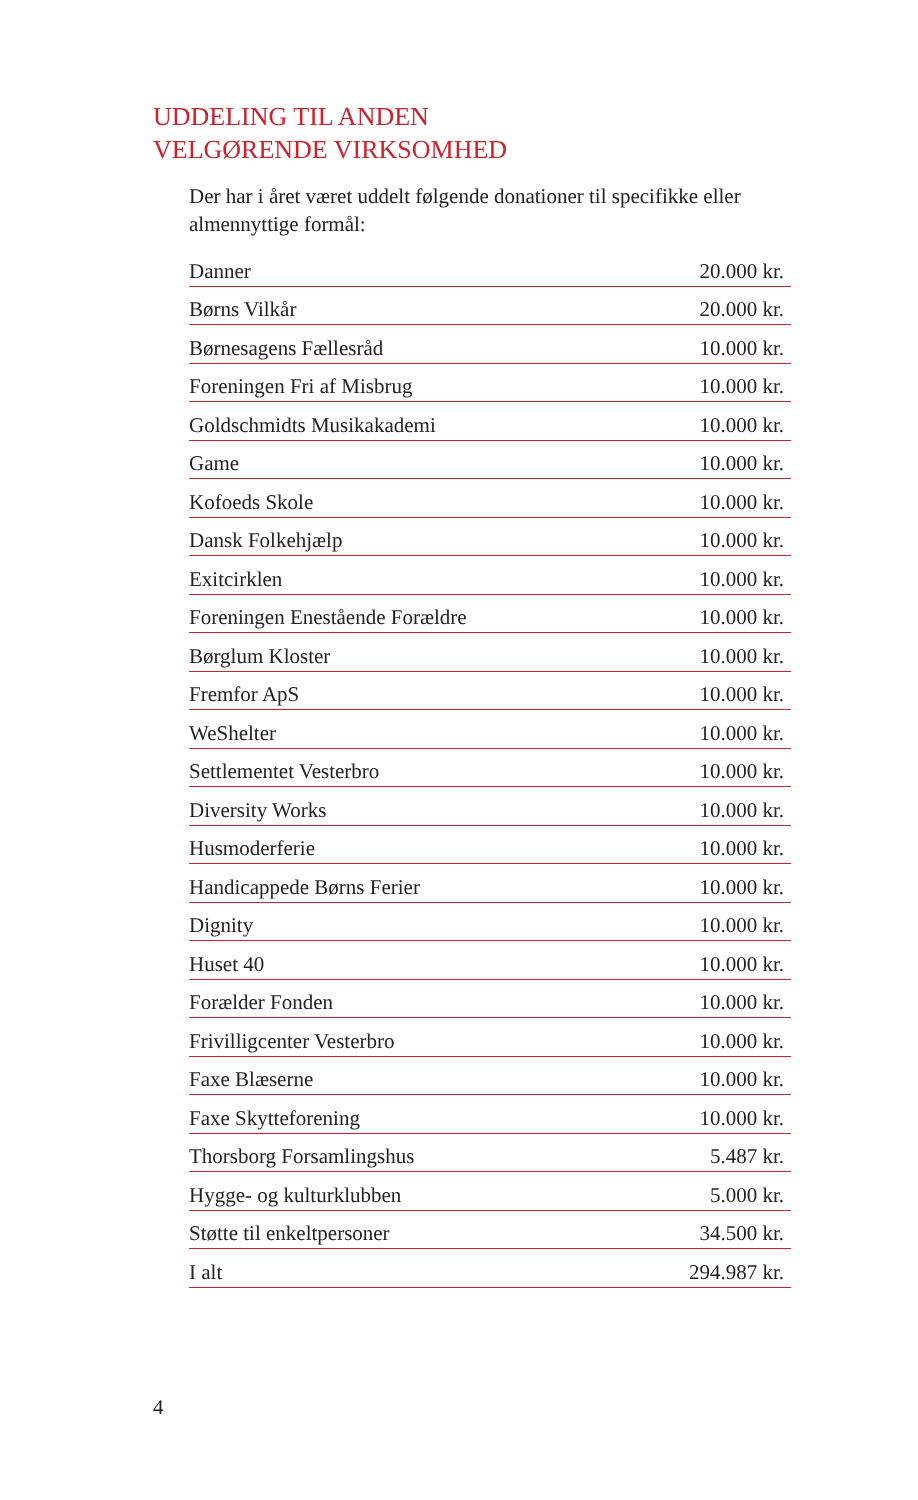UDDELING TIL ANDEN
VELGØRENDE VIRKSOMHED
Der har i året været uddelt følgende donationer til specifikke eller almennyttige formål:
| Danner | 20.000 kr. |
| Børns Vilkår | 20.000 kr. |
| Børnesagens Fællesråd | 10.000 kr. |
| Foreningen Fri af Misbrug | 10.000 kr. |
| Goldschmidts Musikakademi | 10.000 kr. |
| Game | 10.000 kr. |
| Kofoeds Skole | 10.000 kr. |
| Dansk Folkehjælp | 10.000 kr. |
| Exitcirklen | 10.000 kr. |
| Foreningen Enestående Forældre | 10.000 kr. |
| Børglum Kloster | 10.000 kr. |
| Fremfor ApS | 10.000 kr. |
| WeShelter | 10.000 kr. |
| Settlementet Vesterbro | 10.000 kr. |
| Diversity Works | 10.000 kr. |
| Husmoderferie | 10.000 kr. |
| Handicappede Børns Ferier | 10.000 kr. |
| Dignity | 10.000 kr. |
| Huset 40 | 10.000 kr. |
| Forælder Fonden | 10.000 kr. |
| Frivilligcenter Vesterbro | 10.000 kr. |
| Faxe Blæserne | 10.000 kr. |
| Faxe Skytteforening | 10.000 kr. |
| Thorsborg Forsamlingshus | 5.487 kr. |
| Hygge- og kulturklubben | 5.000 kr. |
| Støtte til enkeltpersoner | 34.500 kr. |
| I alt | 294.987 kr. |
4